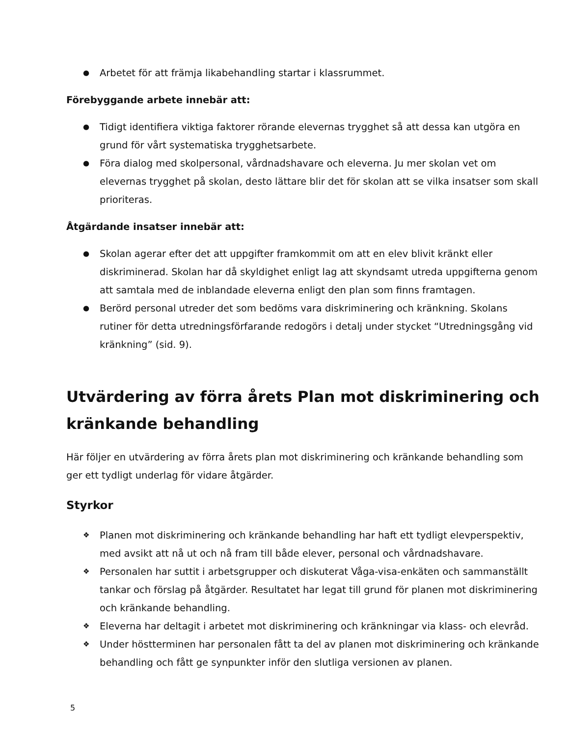● Arbetet för att främja likabehandling startar i klassrummet.
Förebyggande arbete innebär att:
● Tidigt identifiera viktiga faktorer rörande elevernas trygghet så att dessa kan utgöra en grund för vårt systematiska trygghetsarbete.
● Föra dialog med skolpersonal, vårdnadshavare och eleverna. Ju mer skolan vet om elevernas trygghet på skolan, desto lättare blir det för skolan att se vilka insatser som skall prioriteras.
Åtgärdande insatser innebär att:
● Skolan agerar efter det att uppgifter framkommit om att en elev blivit kränkt eller diskriminerad. Skolan har då skyldighet enligt lag att skyndsamt utreda uppgifterna genom att samtala med de inblandade eleverna enligt den plan som finns framtagen.
● Berörd personal utreder det som bedöms vara diskriminering och kränkning. Skolans rutiner för detta utredningsförfarande redogörs i detalj under stycket “Utredningsgång vid kränkning” (sid. 9).
Utvärdering av förra årets Plan mot diskriminering och kränkande behandling
Här följer en utvärdering av förra årets plan mot diskriminering och kränkande behandling som ger ett tydligt underlag för vidare åtgärder.
Styrkor
❖ Planen mot diskriminering och kränkande behandling har haft ett tydligt elevperspektiv, med avsikt att nå ut och nå fram till både elever, personal och vårdnadshavare.
❖ Personalen har suttit i arbetsgrupper och diskuterat Våga-visa-enkäten och sammanställt tankar och förslag på åtgärder. Resultatet har legat till grund för planen mot diskriminering och kränkande behandling.
❖ Eleverna har deltagit i arbetet mot diskriminering och kränkningar via klass- och elevråd.
❖ Under höstterminen har personalen fått ta del av planen mot diskriminering och kränkande behandling och fått ge synpunkter inför den slutliga versionen av planen.
5